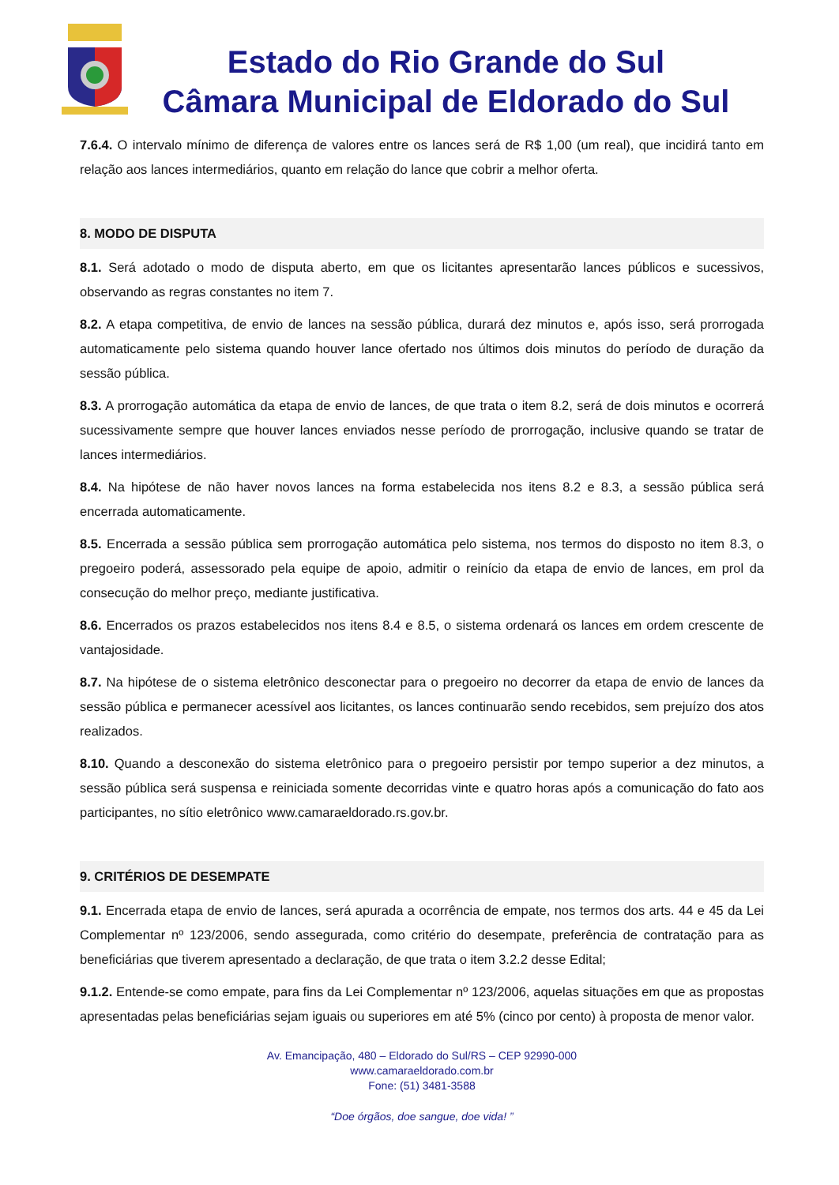Estado do Rio Grande do Sul
Câmara Municipal de Eldorado do Sul
7.6.4. O intervalo mínimo de diferença de valores entre os lances será de R$ 1,00 (um real), que incidirá tanto em relação aos lances intermediários, quanto em relação do lance que cobrir a melhor oferta.
8. MODO DE DISPUTA
8.1. Será adotado o modo de disputa aberto, em que os licitantes apresentarão lances públicos e sucessivos, observando as regras constantes no item 7.
8.2. A etapa competitiva, de envio de lances na sessão pública, durará dez minutos e, após isso, será prorrogada automaticamente pelo sistema quando houver lance ofertado nos últimos dois minutos do período de duração da sessão pública.
8.3. A prorrogação automática da etapa de envio de lances, de que trata o item 8.2, será de dois minutos e ocorrerá sucessivamente sempre que houver lances enviados nesse período de prorrogação, inclusive quando se tratar de lances intermediários.
8.4. Na hipótese de não haver novos lances na forma estabelecida nos itens 8.2 e 8.3, a sessão pública será encerrada automaticamente.
8.5. Encerrada a sessão pública sem prorrogação automática pelo sistema, nos termos do disposto no item 8.3, o pregoeiro poderá, assessorado pela equipe de apoio, admitir o reinício da etapa de envio de lances, em prol da consecução do melhor preço, mediante justificativa.
8.6. Encerrados os prazos estabelecidos nos itens 8.4 e 8.5, o sistema ordenará os lances em ordem crescente de vantajosidade.
8.7. Na hipótese de o sistema eletrônico desconectar para o pregoeiro no decorrer da etapa de envio de lances da sessão pública e permanecer acessível aos licitantes, os lances continuarão sendo recebidos, sem prejuízo dos atos realizados.
8.10. Quando a desconexão do sistema eletrônico para o pregoeiro persistir por tempo superior a dez minutos, a sessão pública será suspensa e reiniciada somente decorridas vinte e quatro horas após a comunicação do fato aos participantes, no sítio eletrônico www.camaraeldorado.rs.gov.br.
9. CRITÉRIOS DE DESEMPATE
9.1. Encerrada etapa de envio de lances, será apurada a ocorrência de empate, nos termos dos arts. 44 e 45 da Lei Complementar nº 123/2006, sendo assegurada, como critério do desempate, preferência de contratação para as beneficiárias que tiverem apresentado a declaração, de que trata o item 3.2.2 desse Edital;
9.1.2. Entende-se como empate, para fins da Lei Complementar nº 123/2006, aquelas situações em que as propostas apresentadas pelas beneficiárias sejam iguais ou superiores em até 5% (cinco por cento) à proposta de menor valor.
Av. Emancipação, 480 – Eldorado do Sul/RS – CEP 92990-000
www.camaraeldorado.com.br
Fone: (51) 3481-3588
“Doe órgãos, doe sangue, doe vida! ”